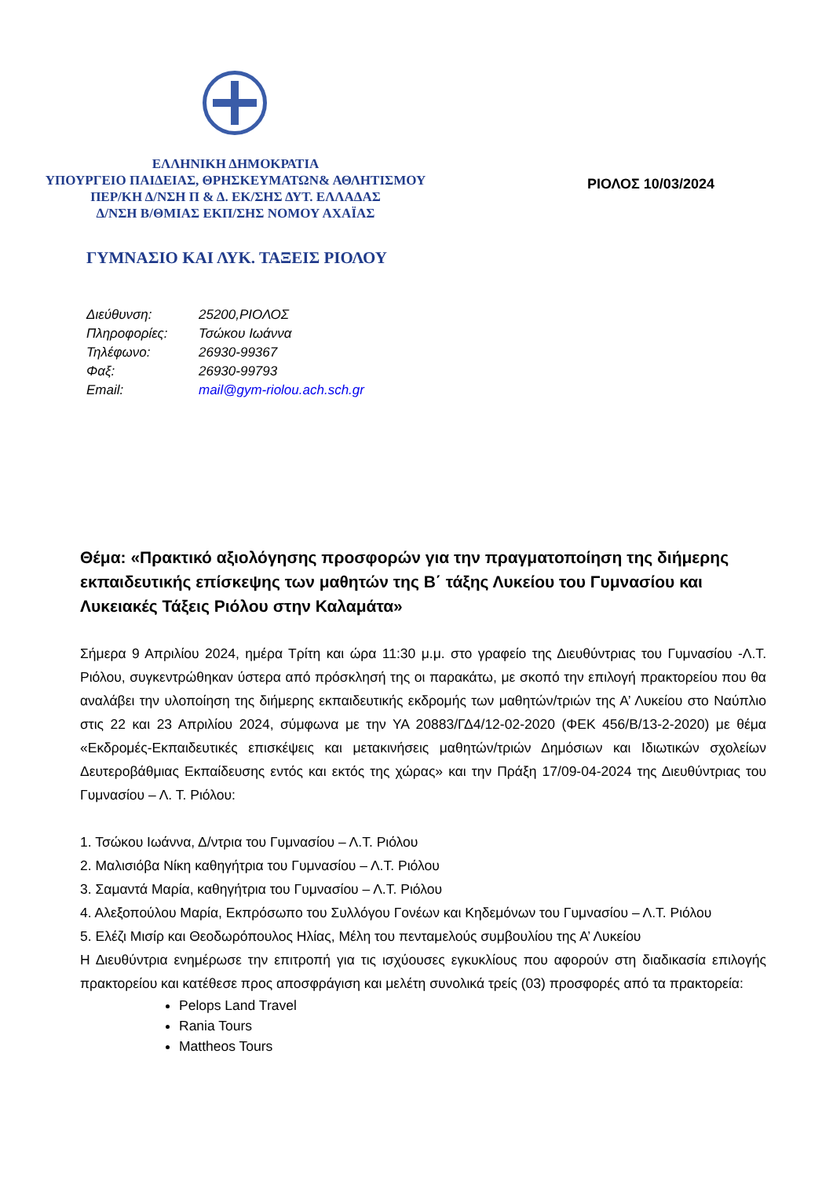ΕΛΛΗΝΙΚΗ ΔΗΜΟΚΡΑΤΙΑ
ΥΠΟΥΡΓΕΙΟ ΠΑΙΔΕΙΑΣ, ΘΡΗΣΚΕΥΜΑΤΩΝ& ΑΘΛΗΤΙΣΜΟΥ
ΠΕΡ/ΚΗ Δ/ΝΣΗ Π & Δ. ΕΚ/ΣΗΣ ΔΥΤ. ΕΛΛΑΔΑΣ
Δ/ΝΣΗ Β/ΘΜΙΑΣ ΕΚΠ/ΣΗΣ ΝΟΜΟΥ ΑΧΑΪΑΣ
ΡΙΟΛΟΣ 10/03/2024
ΓΥΜΝΑΣΙΟ ΚΑΙ ΛΥΚ. ΤΑΞΕΙΣ ΡΙΟΛΟΥ
| Διεύθυνση: | 25200,ΡΙΟΛΟΣ |
| Πληροφορίες: | Τσώκου Ιωάννα |
| Τηλέφωνο: | 26930-99367 |
| Φαξ: | 26930-99793 |
| Email: | mail@gym-riolou.ach.sch.gr |
Θέμα: «Πρακτικό αξιολόγησης προσφορών για την πραγματοποίηση της διήμερης εκπαιδευτικής επίσκεψης των μαθητών της Β΄ τάξης Λυκείου του Γυμνασίου και Λυκειακές Τάξεις Ριόλου στην Καλαμάτα»
Σήμερα 9 Απριλίου 2024, ημέρα Τρίτη και ώρα 11:30 μ.μ. στο γραφείο της Διευθύντριας του Γυμνασίου -Λ.Τ. Ριόλου, συγκεντρώθηκαν ύστερα από πρόσκλησή της οι παρακάτω, με σκοπό την επιλογή πρακτορείου που θα αναλάβει την υλοποίηση της διήμερης εκπαιδευτικής εκδρομής των μαθητών/τριών της Α’ Λυκείου στο Ναύπλιο στις 22 και 23 Απριλίου 2024, σύμφωνα με την ΥΑ 20883/ΓΔ4/12-02-2020 (ΦΕΚ 456/Β/13-2-2020) με θέμα «Εκδρομές-Εκπαιδευτικές επισκέψεις και μετακινήσεις μαθητών/τριών Δημόσιων και Ιδιωτικών σχολείων Δευτεροβάθμιας Εκπαίδευσης εντός και εκτός της χώρας» και την Πράξη 17/09-04-2024 της Διευθύντριας του Γυμνασίου – Λ. Τ. Ριόλου:
1. Τσώκου Ιωάννα, Δ/ντρια του Γυμνασίου – Λ.Τ. Ριόλου
2. Μαλισιόβα Νίκη καθηγήτρια του Γυμνασίου – Λ.Τ. Ριόλου
3. Σαμαντά Μαρία, καθηγήτρια του Γυμνασίου – Λ.Τ. Ριόλου
4. Αλεξοπούλου Μαρία, Εκπρόσωπο του Συλλόγου Γονέων και Κηδεμόνων του Γυμνασίου – Λ.Τ. Ριόλου
5. Ελέζι Μισίρ και Θεοδωρόπουλος Ηλίας, Μέλη του πενταμελούς συμβουλίου της Α’ Λυκείου
Η Διευθύντρια ενημέρωσε την επιτροπή για τις ισχύουσες εγκυκλίους που αφορούν στη διαδικασία επιλογής πρακτορείου και κατέθεσε προς αποσφράγιση και μελέτη συνολικά τρείς (03) προσφορές από τα πρακτορεία:
Pelops Land Travel
Rania Tours
Mattheos Tours